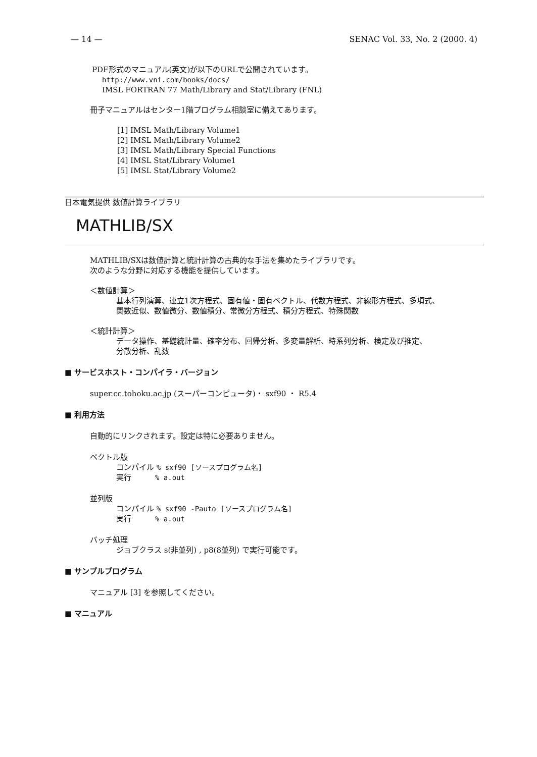— 14 — SENAC Vol. 33, No. 2 (2000. 4)
PDF形式のマニュアル(英文)が以下のURLで公開されています。
http://www.vni.com/books/docs/
IMSL FORTRAN 77 Math/Library and Stat/Library (FNL)
冊子マニュアルはセンター1階プログラム相談室に備えてあります。
[1] IMSL Math/Library Volume1
[2] IMSL Math/Library Volume2
[3] IMSL Math/Library Special Functions
[4] IMSL Stat/Library Volume1
[5] IMSL Stat/Library Volume2
日本電気提供 数値計算ライブラリ
MATHLIB/SX
MATHLIB/SXは数値計算と統計計算の古典的な手法を集めたライブラリです。
次のような分野に対応する機能を提供しています。
＜数値計算＞
基本行列演算、連立1次方程式、固有値・固有ベクトル、代数方程式、非線形方程式、多項式、
関数近似、数値微分、数値積分、常微分方程式、積分方程式、特殊関数
＜統計計算＞
データ操作、基礎統計量、確率分布、回帰分析、多変量解析、時系列分析、検定及び推定、
分散分析、乱数
■ サービスホスト・コンパイラ・バージョン
super.cc.tohoku.ac.jp (スーパーコンピュータ)・ sxf90 ・ R5.4
■ 利用方法
自動的にリンクされます。設定は特に必要ありません。
ベクトル版
コンパイル % sxf90 [ソースプログラム名]
実行 % a.out
並列版
コンパイル % sxf90 -Pauto [ソースプログラム名]
実行 % a.out
バッチ処理
ジョブクラス s(非並列) , p8(8並列) で実行可能です。
■ サンプルプログラム
マニュアル [3] を参照してください。
■ マニュアル